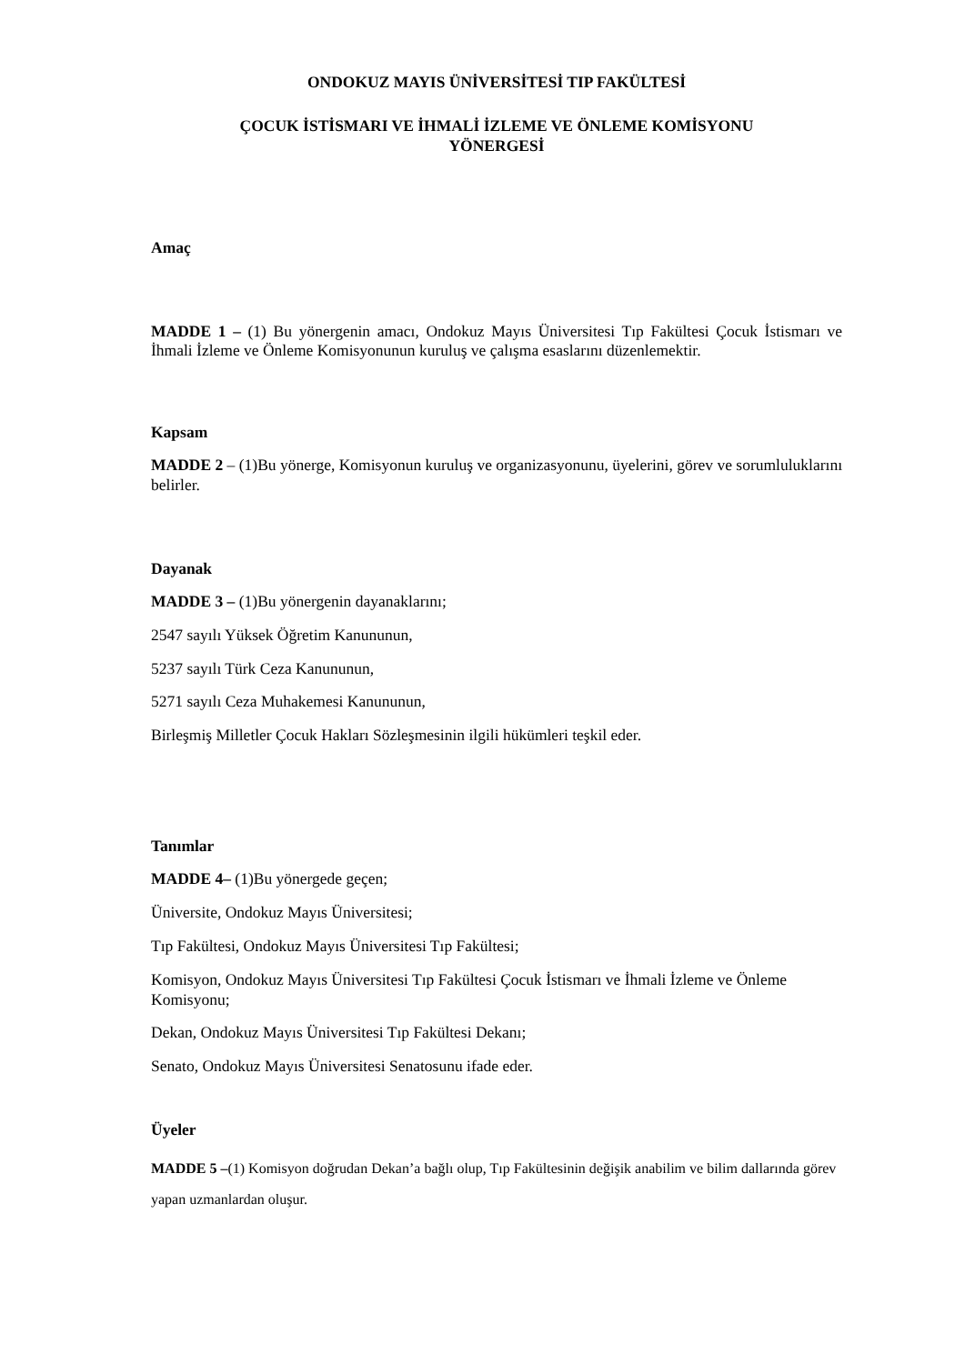ONDOKUZ MAYIS ÜNİVERSİTESİ TIP FAKÜLTESİ
ÇOCUK İSTİSMARI VE İHMALİ İZLEME VE ÖNLEME KOMİSYONU
YÖNERGESİ
Amaç
MADDE 1 – (1) Bu yönergenin amacı, Ondokuz Mayıs Üniversitesi Tıp Fakültesi Çocuk İstismarı ve İhmali İzleme ve Önleme Komisyonunun kuruluş ve çalışma esaslarını düzenlemektir.
Kapsam
MADDE 2 – (1)Bu yönerge, Komisyonun kuruluş ve organizasyonunu, üyelerini, görev ve sorumluluklarını belirler.
Dayanak
MADDE 3 – (1)Bu yönergenin dayanaklarını;
2547 sayılı Yüksek Öğretim Kanununun,
5237 sayılı Türk Ceza Kanununun,
5271 sayılı Ceza Muhakemesi Kanununun,
Birleşmiş Milletler Çocuk Hakları Sözleşmesinin ilgili hükümleri teşkil eder.
Tanımlar
MADDE 4– (1)Bu yönergede geçen;
Üniversite, Ondokuz Mayıs Üniversitesi;
Tıp Fakültesi, Ondokuz Mayıs Üniversitesi Tıp Fakültesi;
Komisyon, Ondokuz Mayıs Üniversitesi Tıp Fakültesi Çocuk İstismarı ve İhmali İzleme ve Önleme Komisyonu;
Dekan, Ondokuz Mayıs Üniversitesi Tıp Fakültesi Dekanı;
Senato, Ondokuz Mayıs Üniversitesi Senatosunu ifade eder.
Üyeler
MADDE 5 –(1) Komisyon doğrudan Dekan’a bağlı olup, Tıp Fakültesinin değişik anabilim ve bilim dallarında görev yapan uzmanlardan oluşur.